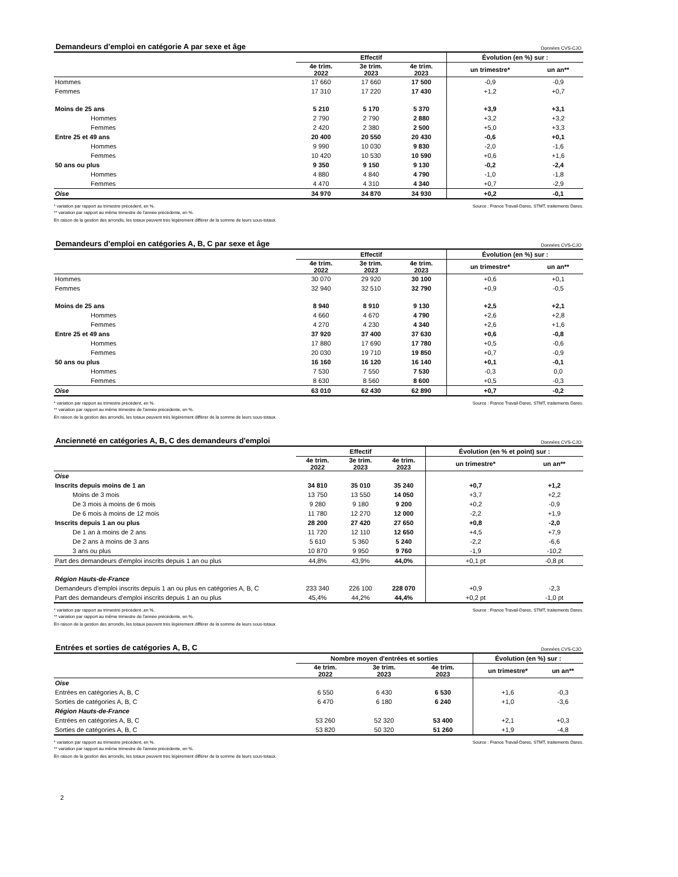Demandeurs d'emploi en catégorie A par sexe et âge Données CVS-CJO
| | Effectif | | | Évolution (en %) sur : | |
| --- | --- | --- | --- | --- | --- |
| | 4e trim. 2022 | 3e trim. 2023 | 4e trim. 2023 | un trimestre* | un an** |
| Hommes | 17 660 | 17 660 | 17 500 | -0,9 | -0,9 |
| Femmes | 17 310 | 17 220 | 17 430 | +1,2 | +0,7 |
| Moins de 25 ans | 5 210 | 5 170 | 5 370 | +3,9 | +3,1 |
| Hommes | 2 790 | 2 790 | 2 880 | +3,2 | +3,2 |
| Femmes | 2 420 | 2 380 | 2 500 | +5,0 | +3,3 |
| Entre 25 et 49 ans | 20 400 | 20 550 | 20 430 | -0,6 | +0,1 |
| Hommes | 9 990 | 10 030 | 9 830 | -2,0 | -1,6 |
| Femmes | 10 420 | 10 530 | 10 590 | +0,6 | +1,6 |
| 50 ans ou plus | 9 350 | 9 150 | 9 130 | -0,2 | -2,4 |
| Hommes | 4 880 | 4 840 | 4 790 | -1,0 | -1,8 |
| Femmes | 4 470 | 4 310 | 4 340 | +0,7 | -2,9 |
| Oise | 34 970 | 34 870 | 34 930 | +0,2 | -0,1 |
* variation par rapport au trimestre précédent, en %.
** variation par rapport au même trimestre de l'année précédente, en %.
Source : France Travail-Dares, STMT, traitements Dares.
En raison de la gestion des arrondis, les totaux peuvent très légèrement différer de la somme de leurs sous-totaux.
Demandeurs d'emploi en catégories A, B, C par sexe et âge Données CVS-CJO
| | Effectif | | | Évolution (en %) sur : | |
| --- | --- | --- | --- | --- | --- |
| | 4e trim. 2022 | 3e trim. 2023 | 4e trim. 2023 | un trimestre* | un an** |
| Hommes | 30 070 | 29 920 | 30 100 | +0,6 | +0,1 |
| Femmes | 32 940 | 32 510 | 32 790 | +0,9 | -0,5 |
| Moins de 25 ans | 8 940 | 8 910 | 9 130 | +2,5 | +2,1 |
| Hommes | 4 660 | 4 670 | 4 790 | +2,6 | +2,8 |
| Femmes | 4 270 | 4 230 | 4 340 | +2,6 | +1,6 |
| Entre 25 et 49 ans | 37 920 | 37 400 | 37 630 | +0,6 | -0,8 |
| Hommes | 17 880 | 17 690 | 17 780 | +0,5 | -0,6 |
| Femmes | 20 030 | 19 710 | 19 850 | +0,7 | -0,9 |
| 50 ans ou plus | 16 160 | 16 120 | 16 140 | +0,1 | -0,1 |
| Hommes | 7 530 | 7 550 | 7 530 | -0,3 | 0,0 |
| Femmes | 8 630 | 8 560 | 8 600 | +0,5 | -0,3 |
| Oise | 63 010 | 62 430 | 62 890 | +0,7 | -0,2 |
* variation par rapport au trimestre précédent, en %.
** variation par rapport au même trimestre de l'année précédente, en %.
Source : France Travail-Dares, STMT, traitements Dares.
En raison de la gestion des arrondis, les totaux peuvent très légèrement différer de la somme de leurs sous-totaux.
Ancienneté en catégories A, B, C des demandeurs d'emploi Données CVS-CJO
| | Effectif | | | Évolution (en % et point) sur : | |
| --- | --- | --- | --- | --- | --- |
| | 4e trim. 2022 | 3e trim. 2023 | 4e trim. 2023 | un trimestre* | un an** |
| Oise | | | | | |
| Inscrits depuis moins de 1 an | 34 810 | 35 010 | 35 240 | +0,7 | +1,2 |
| Moins de 3 mois | 13 750 | 13 550 | 14 050 | +3,7 | +2,2 |
| De 3 mois à moins de 6 mois | 9 280 | 9 180 | 9 200 | +0,2 | -0,9 |
| De 6 mois à moins de 12 mois | 11 780 | 12 270 | 12 000 | -2,2 | +1,9 |
| Inscrits depuis 1 an ou plus | 28 200 | 27 420 | 27 650 | +0,8 | -2,0 |
| De 1 an à moins de 2 ans | 11 720 | 12 110 | 12 650 | +4,5 | +7,9 |
| De 2 ans à moins de 3 ans | 5 610 | 5 360 | 5 240 | -2,2 | -6,6 |
| 3 ans ou plus | 10 870 | 9 950 | 9 760 | -1,9 | -10,2 |
| Part des demandeurs d'emploi inscrits depuis 1 an ou plus | 44,8% | 43,9% | 44,0% | +0,1 pt | -0,8 pt |
| Région Hauts-de-France | | | | | |
| Demandeurs d'emploi inscrits depuis 1 an ou plus en catégories A, B, C | 233 340 | 226 100 | 228 070 | +0,9 | -2,3 |
| Part des demandeurs d'emploi inscrits depuis 1 an ou plus | 45,4% | 44,2% | 44,4% | +0,2 pt | -1,0 pt |
* variation par rapport au trimestre précédent ,en %.
** variation par rapport au même trimestre de l'année précédente, en %.
Source : France Travail-Dares, STMT, traitements Dares.
En raison de la gestion des arrondis, les totaux peuvent très légèrement différer de la somme de leurs sous-totaux.
Entrées et sorties de catégories A, B, C Données CVS-CJO
| | Nombre moyen d'entrées et sorties | | | Évolution (en %) sur : | |
| --- | --- | --- | --- | --- | --- |
| | 4e trim. 2022 | 3e trim. 2023 | 4e trim. 2023 | un trimestre* | un an** |
| Oise | | | | | |
| Entrées en catégories A, B, C | 6 550 | 6 430 | 6 530 | +1,6 | -0,3 |
| Sorties de catégories A, B, C | 6 470 | 6 180 | 6 240 | +1,0 | -3,6 |
| Région Hauts-de-France | | | | | |
| Entrées en catégories A, B, C | 53 260 | 52 320 | 53 400 | +2,1 | +0,3 |
| Sorties de catégories A, B, C | 53 820 | 50 320 | 51 260 | +1,9 | -4,8 |
* variation par rapport au trimestre précédent, en %.
** variation par rapport au même trimestre de l'année précédente, en %.
Source : France Travail-Dares, STMT, traitements Dares.
En raison de la gestion des arrondis, les totaux peuvent très légèrement différer de la somme de leurs sous-totaux.
2